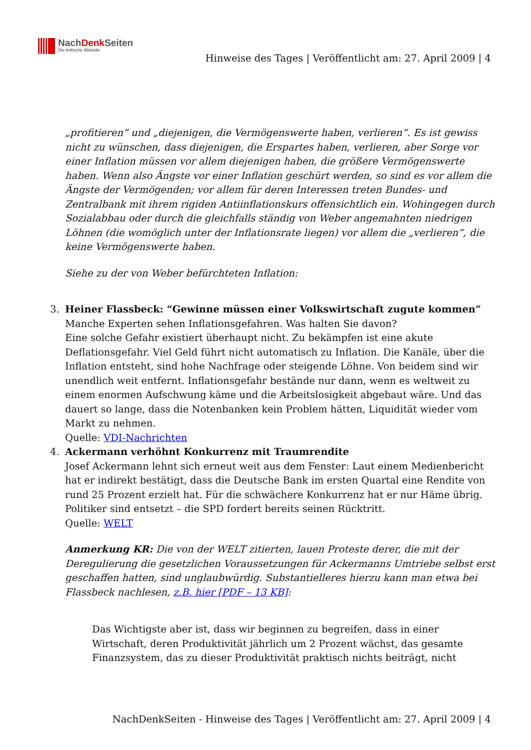NachDenk Seiten
Die kritische Website
Hinweise des Tages | Veröffentlicht am: 27. April 2009 | 4
„profitieren“ und „diejenigen, die Vermögenswerte haben, verlieren“. Es ist gewiss nicht zu wünschen, dass diejenigen, die Erspartes haben, verlieren, aber Sorge vor einer Inflation müssen vor allem diejenigen haben, die größere Vermögenswerte haben. Wenn also Ängste vor einer Inflation geschürt werden, so sind es vor allem die Ängste der Vermögenden; vor allem für deren Interessen treten Bundes- und Zentralbank mit ihrem rigiden Antiinflationskurs offensichtlich ein. Wohingegen durch Sozialabbau oder durch die gleichfalls ständig von Weber angemahnten niedrigen Löhnen (die womöglich unter der Inflationsrate liegen) vor allem die „verlieren“, die keine Vermögenswerte haben.
Siehe zu der von Weber befürchteten Inflation:
3. Heiner Flassbeck: “Gewinne müssen einer Volkswirtschaft zugute kommen”
Manche Experten sehen Inflationsgefahren. Was halten Sie davon?
Eine solche Gefahr existiert überhaupt nicht. Zu bekämpfen ist eine akute Deflationsgefahr. Viel Geld führt nicht automatisch zu Inflation. Die Kanäle, über die Inflation entsteht, sind hohe Nachfrage oder steigende Löhne. Von beidem sind wir unendlich weit entfernt. Inflationsgefahr bestände nur dann, wenn es weltweit zu einem enormen Aufschwung käme und die Arbeitslosigkeit abgebaut wäre. Und das dauert so lange, dass die Notenbanken kein Problem hätten, Liquidität wieder vom Markt zu nehmen.
Quelle: VDI-Nachrichten
4. Ackermann verhöhnt Konkurrenz mit Traumrendite
Josef Ackermann lehnt sich erneut weit aus dem Fenster: Laut einem Medienbericht hat er indirekt bestätigt, dass die Deutsche Bank im ersten Quartal eine Rendite von rund 25 Prozent erzielt hat. Für die schwächere Konkurrenz hat er nur Häme übrig. Politiker sind entsetzt – die SPD fordert bereits seinen Rücktritt.
Quelle: WELT
Anmerkung KR: Die von der WELT zitierten, lauen Proteste derer, die mit der Deregulierung die gesetzlichen Voraussetzungen für Ackermanns Umtriebe selbst erst geschaffen hatten, sind unglaubwürdig. Substantielleres hierzu kann man etwa bei Flassbeck nachlesen, z.B. hier [PDF – 13 KB]:
Das Wichtigste aber ist, dass wir beginnen zu begreifen, dass in einer Wirtschaft, deren Produktivität jährlich um 2 Prozent wächst, das gesamte Finanzsystem, das zu dieser Produktivität praktisch nichts beiträgt, nicht
NachDenkSeiten - Hinweise des Tages | Veröffentlicht am: 27. April 2009 | 4